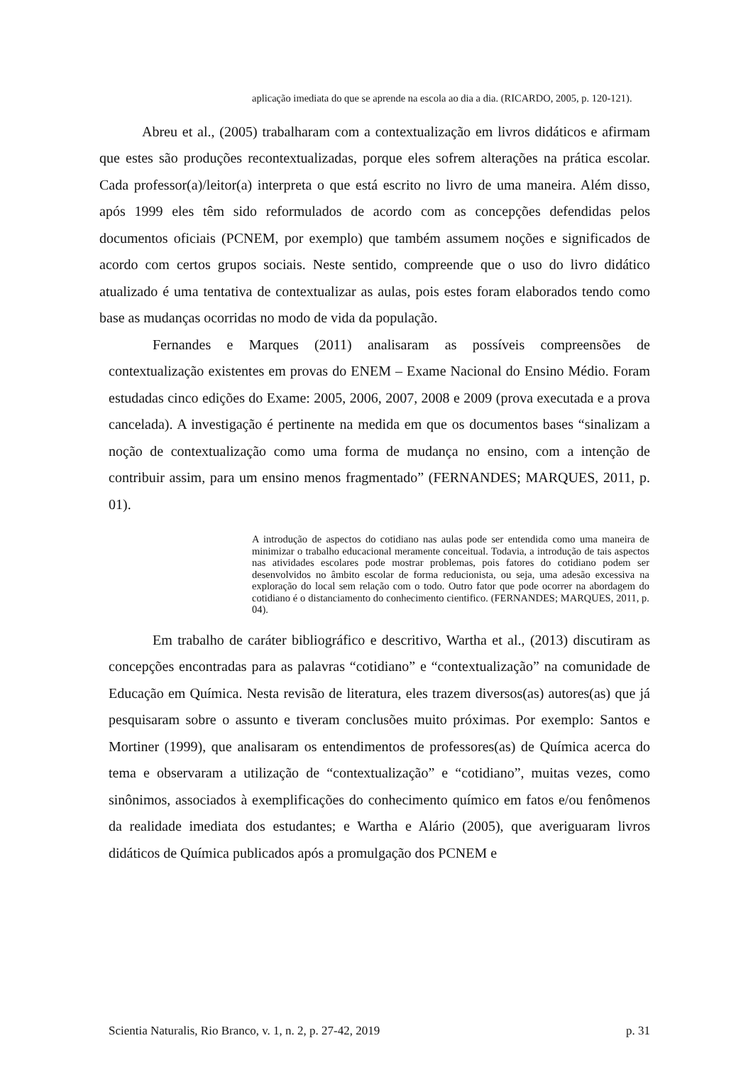aplicação imediata do que se aprende na escola ao dia a dia. (RICARDO, 2005, p. 120-121).
Abreu et al., (2005) trabalharam com a contextualização em livros didáticos e afirmam que estes são produções recontextualizadas, porque eles sofrem alterações na prática escolar. Cada professor(a)/leitor(a) interpreta o que está escrito no livro de uma maneira. Além disso, após 1999 eles têm sido reformulados de acordo com as concepções defendidas pelos documentos oficiais (PCNEM, por exemplo) que também assumem noções e significados de acordo com certos grupos sociais. Neste sentido, compreende que o uso do livro didático atualizado é uma tentativa de contextualizar as aulas, pois estes foram elaborados tendo como base as mudanças ocorridas no modo de vida da população.
Fernandes e Marques (2011) analisaram as possíveis compreensões de contextualização existentes em provas do ENEM – Exame Nacional do Ensino Médio. Foram estudadas cinco edições do Exame: 2005, 2006, 2007, 2008 e 2009 (prova executada e a prova cancelada). A investigação é pertinente na medida em que os documentos bases “sinalizam a noção de contextualização como uma forma de mudança no ensino, com a intenção de contribuir assim, para um ensino menos fragmentado” (FERNANDES; MARQUES, 2011, p. 01).
A introdução de aspectos do cotidiano nas aulas pode ser entendida como uma maneira de minimizar o trabalho educacional meramente conceitual. Todavia, a introdução de tais aspectos nas atividades escolares pode mostrar problemas, pois fatores do cotidiano podem ser desenvolvidos no âmbito escolar de forma reducionista, ou seja, uma adesão excessiva na exploração do local sem relação com o todo. Outro fator que pode ocorrer na abordagem do cotidiano é o distanciamento do conhecimento cientifico. (FERNANDES; MARQUES, 2011, p. 04).
Em trabalho de caráter bibliográfico e descritivo, Wartha et al., (2013) discutiram as concepções encontradas para as palavras “cotidiano” e “contextualização” na comunidade de Educação em Química. Nesta revisão de literatura, eles trazem diversos(as) autores(as) que já pesquisaram sobre o assunto e tiveram conclusões muito próximas. Por exemplo: Santos e Mortiner (1999), que analisaram os entendimentos de professores(as) de Química acerca do tema e observaram a utilização de “contextualização” e “cotidiano”, muitas vezes, como sinônimos, associados à exemplificações do conhecimento químico em fatos e/ou fenômenos da realidade imediata dos estudantes; e Wartha e Alário (2005), que averiguaram livros didáticos de Química publicados após a promulgação dos PCNEM e
Scientia Naturalis, Rio Branco, v. 1, n. 2, p. 27-42, 2019 p. 31